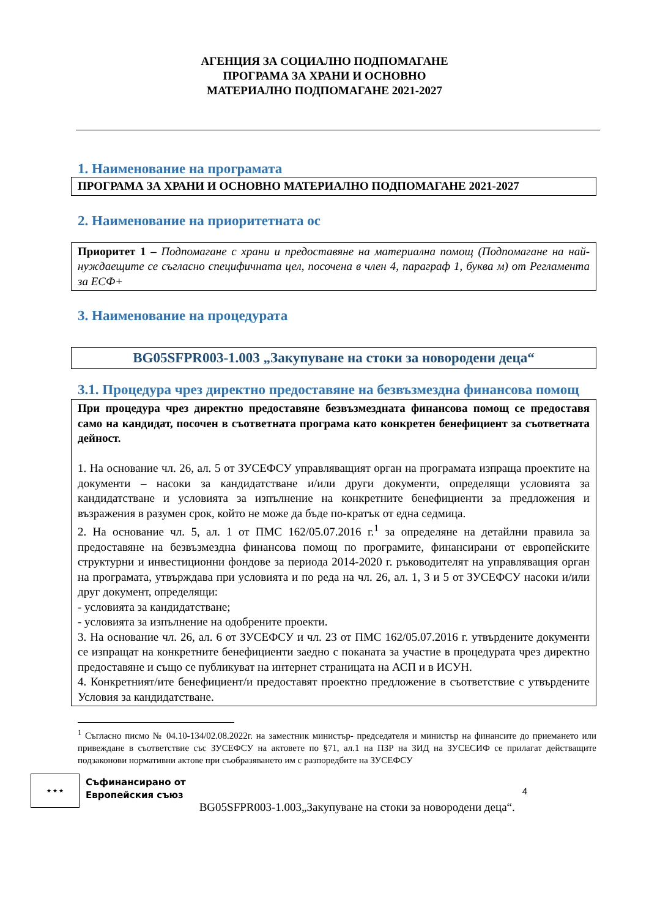АГЕНЦИЯ ЗА СОЦИАЛНО ПОДПОМАГАНЕ
ПРОГРАМА ЗА ХРАНИ И ОСНОВНО
МАТЕРИАЛНО ПОДПОМАГАНЕ 2021-2027
1. Наименование на програмата
ПРОГРАМА ЗА ХРАНИ И ОСНОВНО МАТЕРИАЛНО ПОДПОМАГАНЕ 2021-2027
2. Наименование на приоритетната ос
Приоритет 1 – Подпомагане с храни и предоставяне на материална помощ (Подпомагане на най-нуждаещите се съгласно специфичната цел, посочена в член 4, параграф 1, буква м) от Регламента за ЕСФ+
3. Наименование на процедурата
BG05SFPR003-1.003 „Закупуване на стоки за новородени деца“
3.1. Процедура чрез директно предоставяне на безвъзмездна финансова помощ
При процедура чрез директно предоставяне безвъзмездната финансова помощ се предоставя само на кандидат, посочен в съответната програма като конкретен бенефициент за съответната дейност.
1. На основание чл. 26, ал. 5 от ЗУСЕФСУ управляващият орган на програмата изпраща проектите на документи – насоки за кандидатстване и/или други документи, определящи условията за кандидатстване и условията за изпълнение на конкретните бенефициенти за предложения и възражения в разумен срок, който не може да бъде по-кратък от една седмица.
2. На основание чл. 5, ал. 1 от ПМС 162/05.07.2016 г.<sup>1</sup> за определяне на детайлни правила за предоставяне на безвъзмездна финансова помощ по програмите, финансирани от европейските структурни и инвестиционни фондове за периода 2014-2020 г. ръководителят на управляващия орган на програмата, утвърждава при условията и по реда на чл. 26, ал. 1, 3 и 5 от ЗУСЕФСУ насоки и/или друг документ, определящи:
- условията за кандидатстване;
- условията за изпълнение на одобрените проекти.
3. На основание чл. 26, ал. 6 от ЗУСЕФСУ и чл. 23 от ПМС 162/05.07.2016 г. утвърдените документи се изпращат на конкретните бенефициенти заедно с поканата за участие в процедурата чрез директно предоставяне и също се публикуват на интернет страницата на АСП и в ИСУН.
4. Конкретният/ите бенефициент/и предоставят проектно предложение в съответствие с утвърдените Условия за кандидатстване.
<sup>1</sup> Съгласно писмо № 04.10-134/02.08.2022г. на заместник министър- председателя и министър на финансите до приемането или привеждане в съответствие със ЗУСЕФСУ на актовете по §71, ал.1 на ПЗР на ЗИД на ЗУСЕСИФ се прилагат действащите подзаконови нормативни актове при съобразяването им с разпоредбите на ЗУСЕФСУ
★ ★ ★
Съфинансирано от
Европейския съюз
BG05SFPR003-1.003„Закупуване на стоки за новородени деца“.
4